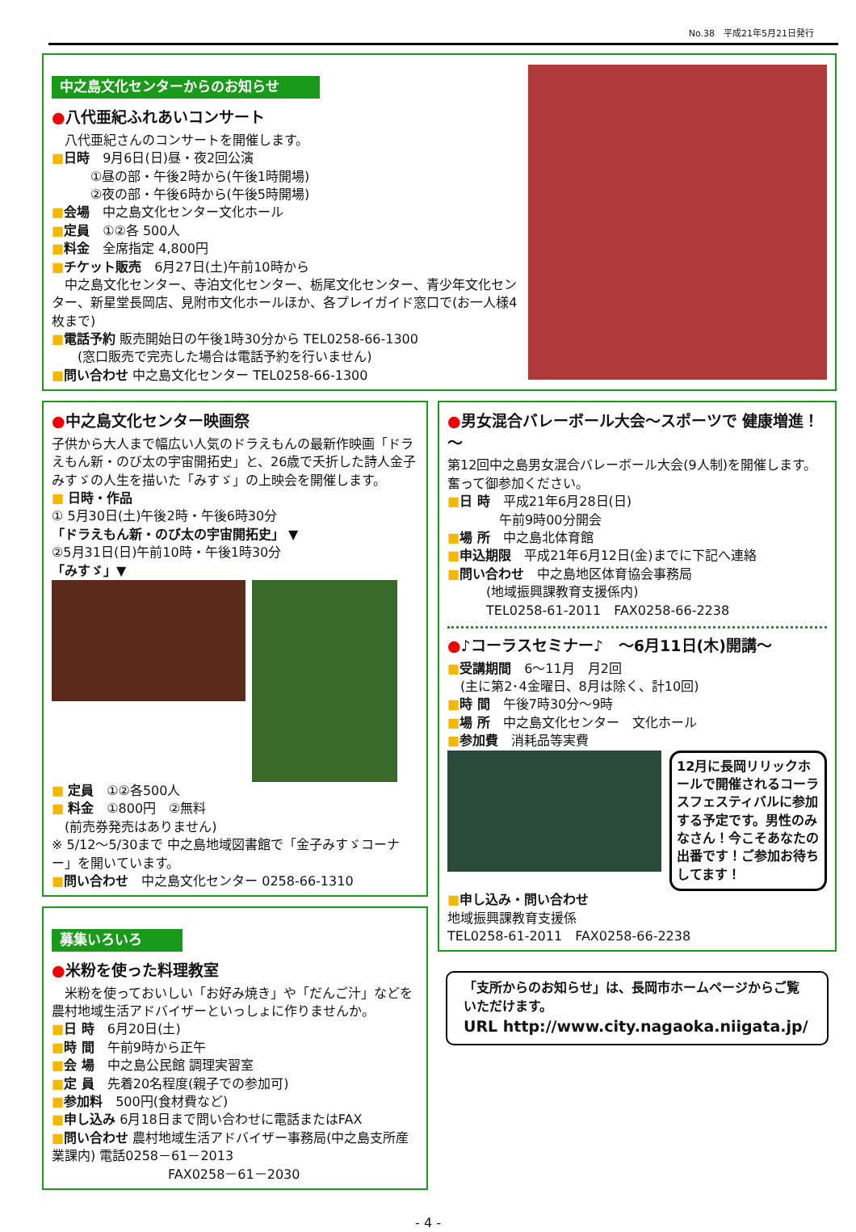No.38　平成21年5月21日発行
中之島文化センターからのお知らせ
●八代亜紀ふれあいコンサート
　八代亜紀さんのコンサートを開催します。
■日時　9月6日(日)昼・夜2回公演
　　　①昼の部・午後2時から(午後1時開場)
　　　②夜の部・午後6時から(午後5時開場)
■会場　中之島文化センター文化ホール
■定員　①②各 500人
■料金　全席指定 4,800円
■チケット販売　6月27日(土)午前10時から
　中之島文化センター、寺泊文化センター、栃尾文化センター、青少年文化センター、新星堂長岡店、見附市文化ホールほか、各プレイガイド窓口で(お一人様4枚まで)
■電話予約 販売開始日の午後1時30分から TEL0258-66-1300
　　(窓口販売で完売した場合は電話予約を行いません)
■問い合わせ 中之島文化センター TEL0258-66-1300
●中之島文化センター映画祭
子供から大人まで幅広い人気のドラえもんの最新作映画「ドラえもん新・のび太の宇宙開拓史」と、26歳で夭折した詩人金子みすゞの人生を描いた「みすゞ」の上映会を開催します。
■ 日時・作品
① 5月30日(土)午後2時・午後6時30分
「ドラえもん新・のび太の宇宙開拓史」 ▼
②5月31日(日)午前10時・午後1時30分
「みすゞ」▼
■ 定員　①②各500人
■ 料金　①800円　②無料
　(前売券発売はありません)
※ 5/12～5/30まで 中之島地域図書館で「金子みすゞコーナー」を開いています。
■問い合わせ　中之島文化センター 0258-66-1310
募集いろいろ
●米粉を使った料理教室
　米粉を使っておいしい「お好み焼き」や「だんご汁」などを農村地域生活アドバイザーといっしょに作りませんか。
■日 時　6月20日(土)
■時 間　午前9時から正午
■会 場　中之島公民館 調理実習室
■定 員　先着20名程度(親子での参加可)
■参加料　500円(食材費など)
■申し込み 6月18日まで問い合わせに電話またはFAX
■問い合わせ 農村地域生活アドバイザー事務局(中之島支所産業課内) 電話0258－61－2013
　　　　　　　　　FAX0258－61－2030
●男女混合バレーボール大会～スポーツで 健康増進！～
第12回中之島男女混合バレーボール大会(9人制)を開催します。奮って御参加ください。
■日 時　平成21年6月28日(日)
　　　　午前9時00分開会
■場 所　中之島北体育館
■申込期限　平成21年6月12日(金)までに下記へ連絡
■問い合わせ　中之島地区体育協会事務局
　　　(地域振興課教育支援係内)
　　　TEL0258-61-2011　FAX0258-66-2238
●♪コーラスセミナー♪　～6月11日(木)開講～
■受講期間　6～11月　月2回
　(主に第2･4金曜日、8月は除く、計10回)
■時 間　午後7時30分～9時
■場 所　中之島文化センター　文化ホール
■参加費　消耗品等実費
12月に長岡リリックホールで開催されるコーラスフェスティバルに参加する予定です。男性のみなさん！今こそあなたの出番です！ご参加お待ちしてます！
■申し込み・問い合わせ
地域振興課教育支援係
TEL0258-61-2011　FAX0258-66-2238
「支所からのお知らせ」は、長岡市ホームページからご覧いただけます。
URL http://www.city.nagaoka.niigata.jp/
- 4 -